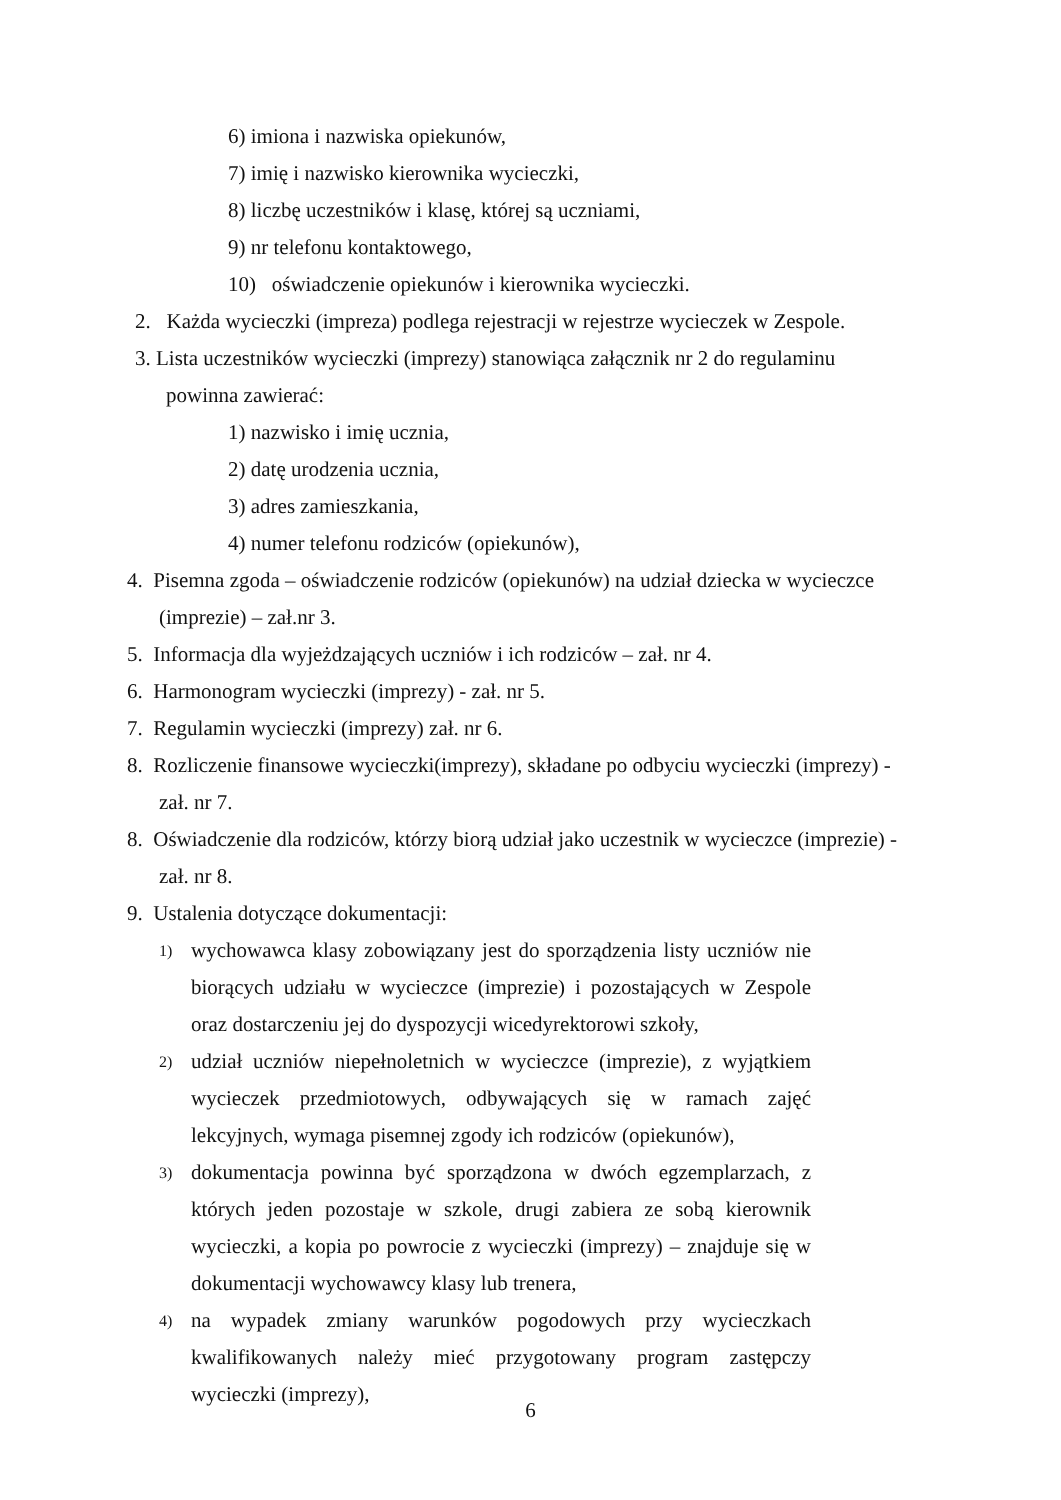6) imiona i nazwiska opiekunów,
7) imię i nazwisko kierownika wycieczki,
8) liczbę uczestników i klasę, której są uczniami,
9) nr telefonu kontaktowego,
10) oświadczenie opiekunów i kierownika wycieczki.
2. Każda wycieczki (impreza) podlega rejestracji w rejestrze wycieczek w Zespole.
3. Lista uczestników wycieczki (imprezy) stanowiąca załącznik nr 2 do regulaminu
powinna zawierać:
1) nazwisko i imię ucznia,
2) datę urodzenia ucznia,
3) adres zamieszkania,
4) numer telefonu rodziców (opiekunów),
4. Pisemna zgoda – oświadczenie rodziców (opiekunów) na udział dziecka w wycieczce
(imprezie) – zał.nr 3.
5. Informacja dla wyjeżdzających uczniów i ich rodziców – zał. nr 4.
6. Harmonogram wycieczki (imprezy) - zał. nr 5.
7. Regulamin wycieczki (imprezy) zał. nr 6.
8. Rozliczenie finansowe wycieczki(imprezy), składane po odbyciu wycieczki (imprezy) -
zał. nr 7.
8. Oświadczenie dla rodziców, którzy biorą udział jako uczestnik w wycieczce (imprezie) -
zał. nr 8.
9. Ustalenia dotyczące dokumentacji:
1)
wychowawca klasy zobowiązany jest do sporządzenia listy uczniów nie biorących udziału w wycieczce (imprezie) i pozostających w Zespole oraz dostarczeniu jej do dyspozycji wicedyrektorowi szkoły,
2)
udział uczniów niepełnoletnich w wycieczce (imprezie), z wyjątkiem wycieczek przedmiotowych, odbywających się w ramach zajęć lekcyjnych, wymaga pisemnej zgody ich rodziców (opiekunów),
3)
dokumentacja powinna być sporządzona w dwóch egzemplarzach, z których jeden pozostaje w szkole, drugi zabiera ze sobą kierownik wycieczki, a kopia po powrocie z wycieczki (imprezy) – znajduje się w dokumentacji wychowawcy klasy lub trenera,
4)
na wypadek zmiany warunków pogodowych przy wycieczkach kwalifikowanych należy mieć przygotowany program zastępczy wycieczki (imprezy),
6